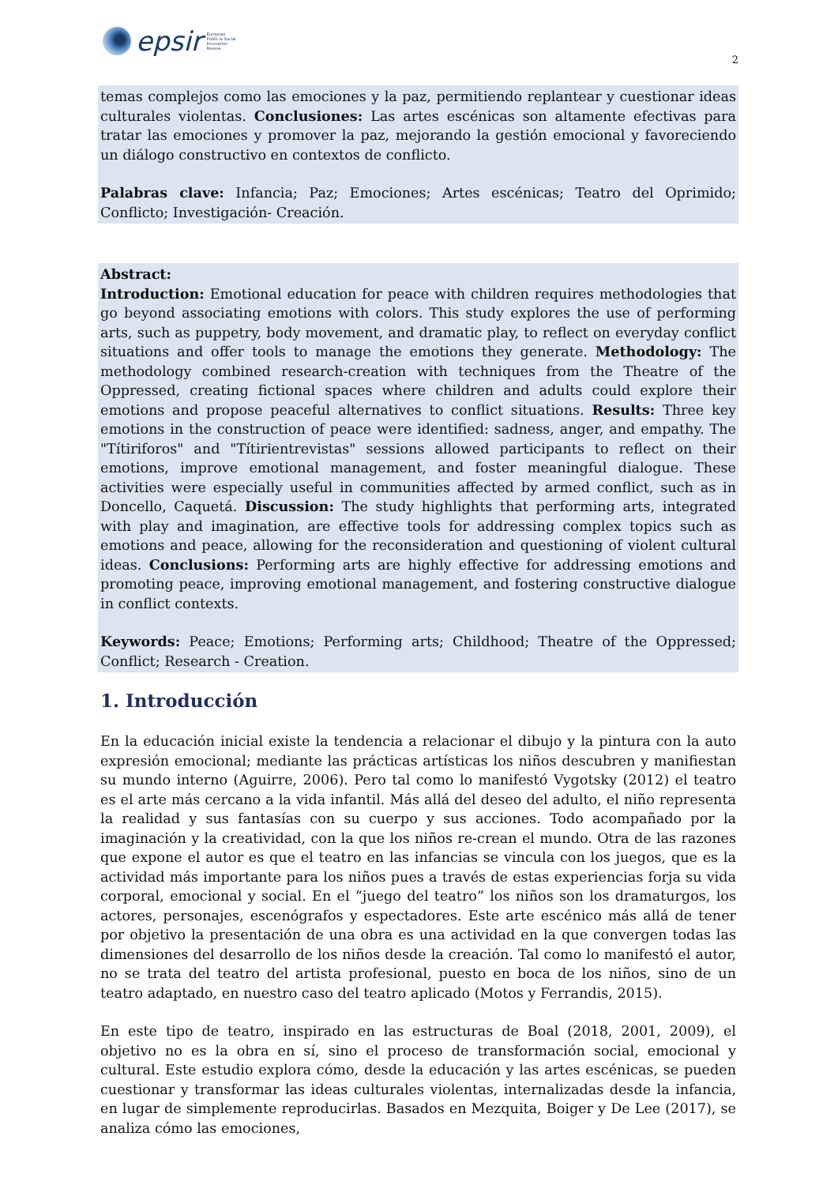epsir European
Public & Social
Innovation
Review
2
temas complejos como las emociones y la paz, permitiendo replantear y cuestionar ideas culturales violentas. Conclusiones: Las artes escénicas son altamente efectivas para tratar las emociones y promover la paz, mejorando la gestión emocional y favoreciendo un diálogo constructivo en contextos de conflicto.
Palabras clave: Infancia; Paz; Emociones; Artes escénicas; Teatro del Oprimido; Conflicto; Investigación- Creación.
Abstract:
Introduction: Emotional education for peace with children requires methodologies that go beyond associating emotions with colors. This study explores the use of performing arts, such as puppetry, body movement, and dramatic play, to reflect on everyday conflict situations and offer tools to manage the emotions they generate. Methodology: The methodology combined research-creation with techniques from the Theatre of the Oppressed, creating fictional spaces where children and adults could explore their emotions and propose peaceful alternatives to conflict situations. Results: Three key emotions in the construction of peace were identified: sadness, anger, and empathy. The "Títiriforos" and "Títirientrevistas" sessions allowed participants to reflect on their emotions, improve emotional management, and foster meaningful dialogue. These activities were especially useful in communities affected by armed conflict, such as in Doncello, Caquetá. Discussion: The study highlights that performing arts, integrated with play and imagination, are effective tools for addressing complex topics such as emotions and peace, allowing for the reconsideration and questioning of violent cultural ideas. Conclusions: Performing arts are highly effective for addressing emotions and promoting peace, improving emotional management, and fostering constructive dialogue in conflict contexts.
Keywords: Peace; Emotions; Performing arts; Childhood; Theatre of the Oppressed; Conflict; Research - Creation.
1. Introducción
En la educación inicial existe la tendencia a relacionar el dibujo y la pintura con la auto expresión emocional; mediante las prácticas artísticas los niños descubren y manifiestan su mundo interno (Aguirre, 2006). Pero tal como lo manifestó Vygotsky (2012) el teatro es el arte más cercano a la vida infantil. Más allá del deseo del adulto, el niño representa la realidad y sus fantasías con su cuerpo y sus acciones. Todo acompañado por la imaginación y la creatividad, con la que los niños re-crean el mundo. Otra de las razones que expone el autor es que el teatro en las infancias se vincula con los juegos, que es la actividad más importante para los niños pues a través de estas experiencias forja su vida corporal, emocional y social. En el “juego del teatro” los niños son los dramaturgos, los actores, personajes, escenógrafos y espectadores. Este arte escénico más allá de tener por objetivo la presentación de una obra es una actividad en la que convergen todas las dimensiones del desarrollo de los niños desde la creación. Tal como lo manifestó el autor, no se trata del teatro del artista profesional, puesto en boca de los niños, sino de un teatro adaptado, en nuestro caso del teatro aplicado (Motos y Ferrandis, 2015).
En este tipo de teatro, inspirado en las estructuras de Boal (2018, 2001, 2009), el objetivo no es la obra en sí, sino el proceso de transformación social, emocional y cultural. Este estudio explora cómo, desde la educación y las artes escénicas, se pueden cuestionar y transformar las ideas culturales violentas, internalizadas desde la infancia, en lugar de simplemente reproducirlas. Basados en Mezquita, Boiger y De Lee (2017), se analiza cómo las emociones,